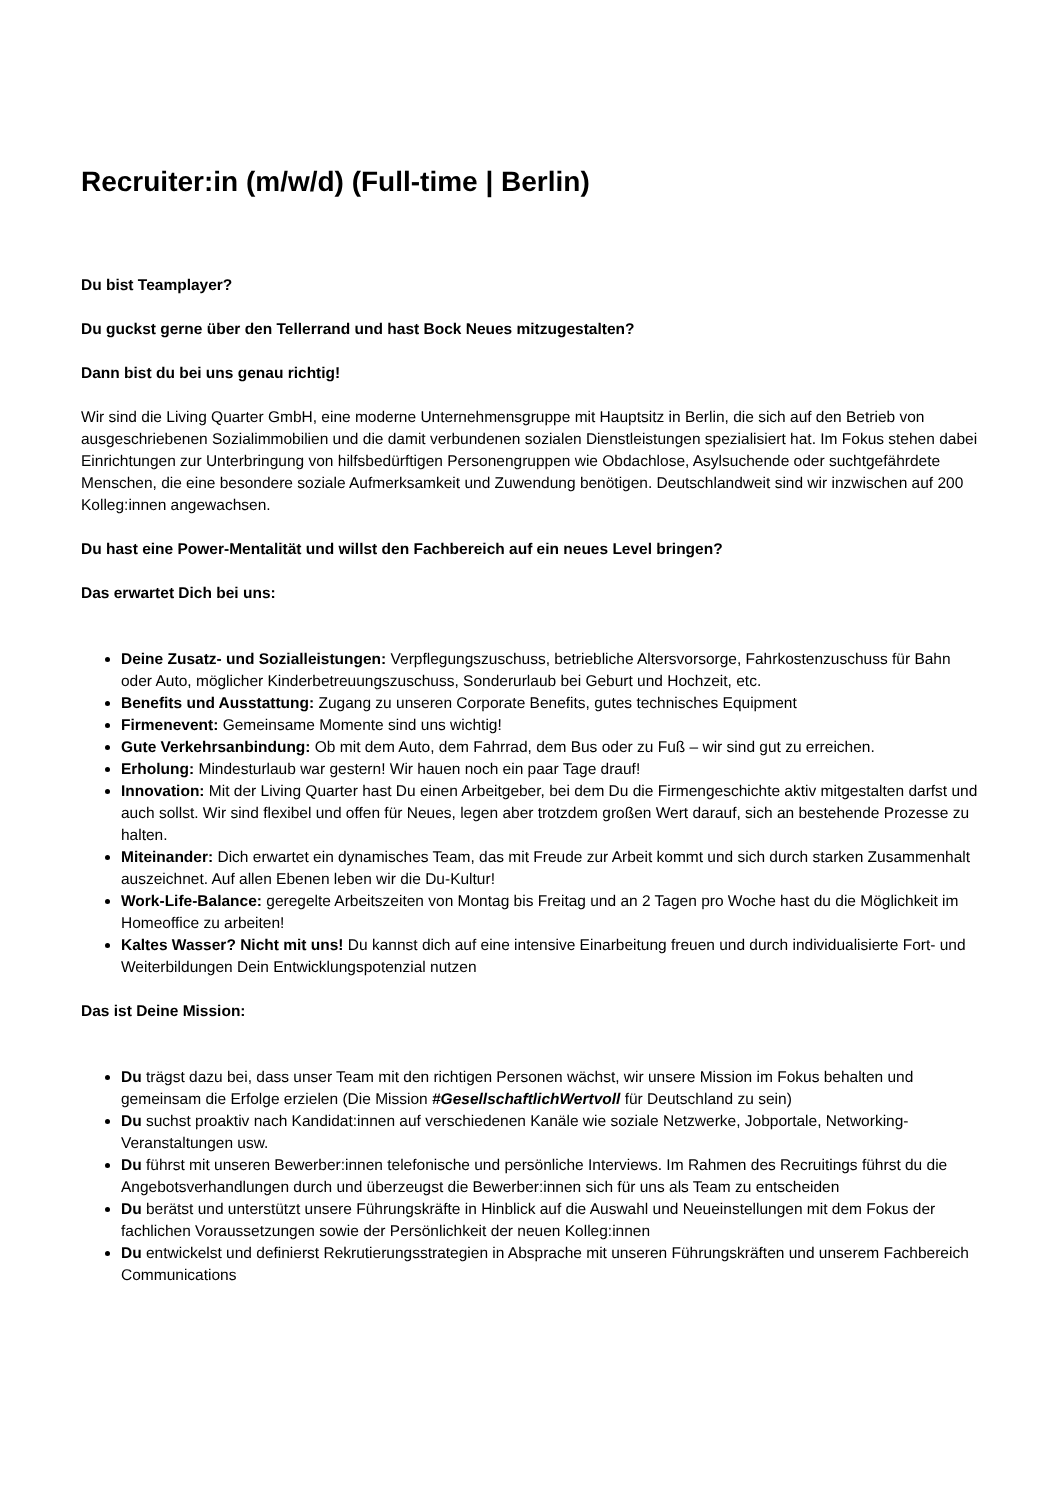Recruiter:in (m/w/d) (Full-time | Berlin)
Du bist Teamplayer?
Du guckst gerne über den Tellerrand und hast Bock Neues mitzugestalten?
Dann bist du bei uns genau richtig!
Wir sind die Living Quarter GmbH, eine moderne Unternehmensgruppe mit Hauptsitz in Berlin, die sich auf den Betrieb von ausgeschriebenen Sozialimmobilien und die damit verbundenen sozialen Dienstleistungen spezialisiert hat. Im Fokus stehen dabei Einrichtungen zur Unterbringung von hilfsbedürftigen Personengruppen wie Obdachlose, Asylsuchende oder suchtgefährdete Menschen, die eine besondere soziale Aufmerksamkeit und Zuwendung benötigen. Deutschlandweit sind wir inzwischen auf 200 Kolleg:innen angewachsen.
Du hast eine Power-Mentalität und willst den Fachbereich auf ein neues Level bringen?
Das erwartet Dich bei uns:
Deine Zusatz- und Sozialleistungen: Verpflegungszuschuss, betriebliche Altersvorsorge, Fahrkostenzuschuss für Bahn oder Auto, möglicher Kinderbetreuungszuschuss, Sonderurlaub bei Geburt und Hochzeit, etc.
Benefits und Ausstattung: Zugang zu unseren Corporate Benefits, gutes technisches Equipment
Firmenevent: Gemeinsame Momente sind uns wichtig!
Gute Verkehrsanbindung: Ob mit dem Auto, dem Fahrrad, dem Bus oder zu Fuß – wir sind gut zu erreichen.
Erholung: Mindesturlaub war gestern! Wir hauen noch ein paar Tage drauf!
Innovation: Mit der Living Quarter hast Du einen Arbeitgeber, bei dem Du die Firmengeschichte aktiv mitgestalten darfst und auch sollst. Wir sind flexibel und offen für Neues, legen aber trotzdem großen Wert darauf, sich an bestehende Prozesse zu halten.
Miteinander: Dich erwartet ein dynamisches Team, das mit Freude zur Arbeit kommt und sich durch starken Zusammenhalt auszeichnet. Auf allen Ebenen leben wir die Du-Kultur!
Work-Life-Balance: geregelte Arbeitszeiten von Montag bis Freitag und an 2 Tagen pro Woche hast du die Möglichkeit im Homeoffice zu arbeiten!
Kaltes Wasser? Nicht mit uns! Du kannst dich auf eine intensive Einarbeitung freuen und durch individualisierte Fort- und Weiterbildungen Dein Entwicklungspotenzial nutzen
Das ist Deine Mission:
Du trägst dazu bei, dass unser Team mit den richtigen Personen wächst, wir unsere Mission im Fokus behalten und gemeinsam die Erfolge erzielen (Die Mission #GesellschaftlichWertvoll für Deutschland zu sein)
Du suchst proaktiv nach Kandidat:innen auf verschiedenen Kanäle wie soziale Netzwerke, Jobportale, Networking-Veranstaltungen usw.
Du führst mit unseren Bewerber:innen telefonische und persönliche Interviews. Im Rahmen des Recruitings führst du die Angebotsverhandlungen durch und überzeugst die Bewerber:innen sich für uns als Team zu entscheiden
Du berätst und unterstützt unsere Führungskräfte in Hinblick auf die Auswahl und Neueinstellungen mit dem Fokus der fachlichen Voraussetzungen sowie der Persönlichkeit der neuen Kolleg:innen
Du entwickelst und definierst Rekrutierungsstrategien in Absprache mit unseren Führungskräften und unserem Fachbereich Communications